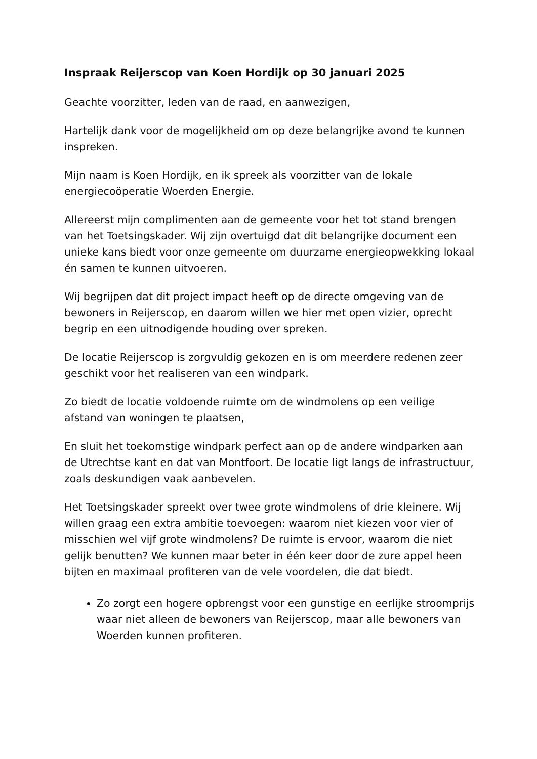Inspraak Reijerscop van Koen Hordijk op 30 januari 2025
Geachte voorzitter, leden van de raad, en aanwezigen,
Hartelijk dank voor de mogelijkheid om op deze belangrijke avond te kunnen inspreken.
Mijn naam is Koen Hordijk, en ik spreek als voorzitter van de lokale energiecoöperatie Woerden Energie.
Allereerst mijn complimenten aan de gemeente voor het tot stand brengen van het Toetsingskader. Wij zijn overtuigd dat dit belangrijke document een unieke kans biedt voor onze gemeente om duurzame energieopwekking lokaal én samen te kunnen uitvoeren.
Wij begrijpen dat dit project impact heeft op de directe omgeving van de bewoners in Reijerscop, en daarom willen we hier met open vizier, oprecht begrip en een uitnodigende houding over spreken.
De locatie Reijerscop is zorgvuldig gekozen en is om meerdere redenen zeer geschikt voor het realiseren van een windpark.
Zo biedt de locatie voldoende ruimte om de windmolens op een veilige afstand van woningen te plaatsen,
En sluit het toekomstige windpark perfect aan op de andere windparken aan de Utrechtse kant en dat van Montfoort. De locatie ligt langs de infrastructuur, zoals deskundigen vaak aanbevelen.
Het Toetsingskader spreekt over twee grote windmolens of drie kleinere. Wij willen graag een extra ambitie toevoegen: waarom niet kiezen voor vier of misschien wel vijf grote windmolens? De ruimte is ervoor, waarom die niet gelijk benutten? We kunnen maar beter in één keer door de zure appel heen bijten en maximaal profiteren van de vele voordelen, die dat biedt.
Zo zorgt een hogere opbrengst voor een gunstige en eerlijke stroomprijs waar niet alleen de bewoners van Reijerscop, maar alle bewoners van Woerden kunnen profiteren.